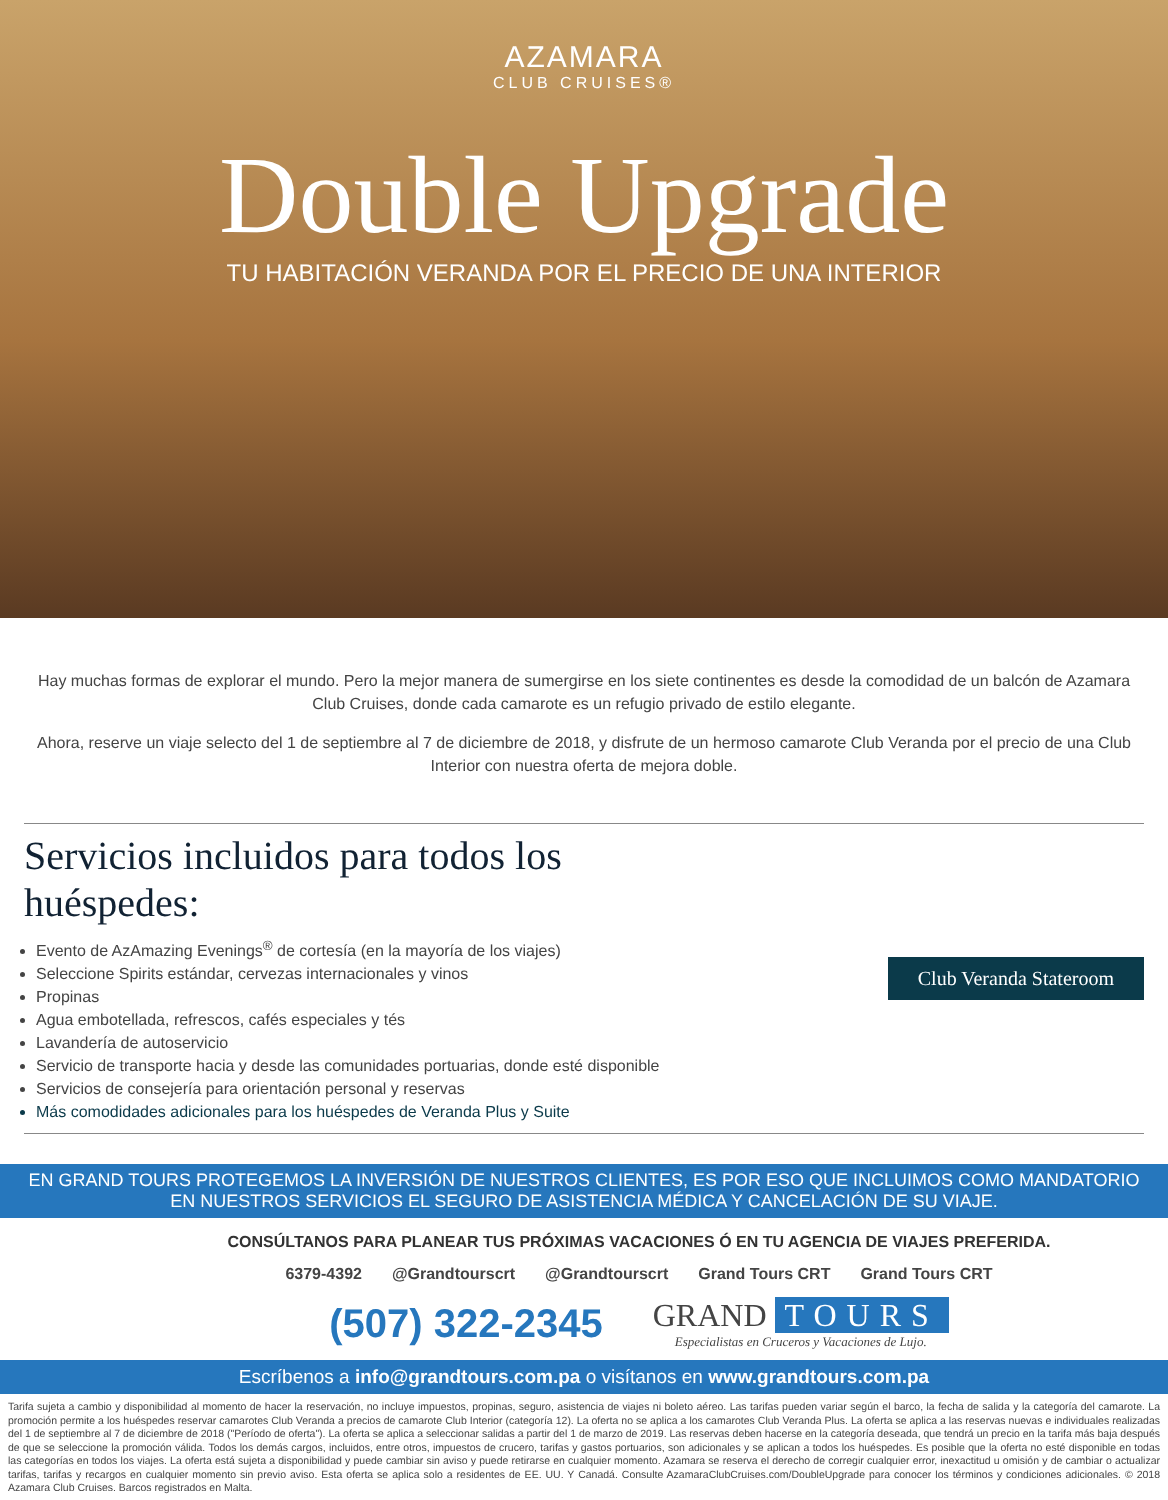AZAMARA
CLUB CRUISES®
Double Upgrade
TU HABITACIÓN VERANDA POR EL PRECIO DE UNA INTERIOR
Hay muchas formas de explorar el mundo. Pero la mejor manera de sumergirse en los siete continentes es desde la comodidad de un balcón de Azamara Club Cruises, donde cada camarote es un refugio privado de estilo elegante.
Ahora, reserve un viaje selecto del 1 de septiembre al 7 de diciembre de 2018, y disfrute de un hermoso camarote Club Veranda por el precio de una Club Interior con nuestra oferta de mejora doble.
Servicios incluidos para todos los huéspedes:
Evento de AzAmazing Evenings<sup>®</sup> de cortesía (en la mayoría de los viajes)
Seleccione Spirits estándar, cervezas internacionales y vinos
Propinas
Agua embotellada, refrescos, cafés especiales y tés
Lavandería de autoservicio
Servicio de transporte hacia y desde las comunidades portuarias, donde esté disponible
Servicios de consejería para orientación personal y reservas
Más comodidades adicionales para los huéspedes de Veranda Plus y Suite
Club Veranda Stateroom
EN GRAND TOURS PROTEGEMOS LA INVERSIÓN DE NUESTROS CLIENTES, ES POR ESO QUE INCLUIMOS COMO MANDATORIO
EN NUESTROS SERVICIOS EL SEGURO DE ASISTENCIA MÉDICA Y CANCELACIÓN DE SU VIAJE.
CONSÚLTANOS PARA PLANEAR TUS PRÓXIMAS VACACIONES Ó EN TU AGENCIA DE VIAJES PREFERIDA.
6379-4392 @Grandtourscrt @Grandtourscrt Grand Tours CRT Grand Tours CRT
(507) 322-2345
GRAND TOURS
Especialistas en Cruceros y Vacaciones de Lujo.
Escríbenos a info@grandtours.com.pa o visítanos en www.grandtours.com.pa
Tarifa sujeta a cambio y disponibilidad al momento de hacer la reservación, no incluye impuestos, propinas, seguro, asistencia de viajes ni boleto aéreo. Las tarifas pueden variar según el barco, la fecha de salida y la categoría del camarote. La promoción permite a los huéspedes reservar camarotes Club Veranda a precios de camarote Club Interior (categoría 12). La oferta no se aplica a los camarotes Club Veranda Plus. La oferta se aplica a las reservas nuevas e individuales realizadas del 1 de septiembre al 7 de diciembre de 2018 ("Período de oferta"). La oferta se aplica a seleccionar salidas a partir del 1 de marzo de 2019. Las reservas deben hacerse en la categoría deseada, que tendrá un precio en la tarifa más baja después de que se seleccione la promoción válida. Todos los demás cargos, incluidos, entre otros, impuestos de crucero, tarifas y gastos portuarios, son adicionales y se aplican a todos los huéspedes. Es posible que la oferta no esté disponible en todas las categorías en todos los viajes. La oferta está sujeta a disponibilidad y puede cambiar sin aviso y puede retirarse en cualquier momento. Azamara se reserva el derecho de corregir cualquier error, inexactitud u omisión y de cambiar o actualizar tarifas, tarifas y recargos en cualquier momento sin previo aviso. Esta oferta se aplica solo a residentes de EE. UU. Y Canadá. Consulte AzamaraClubCruises.com/DoubleUpgrade para conocer los términos y condiciones adicionales. © 2018 Azamara Club Cruises. Barcos registrados en Malta.